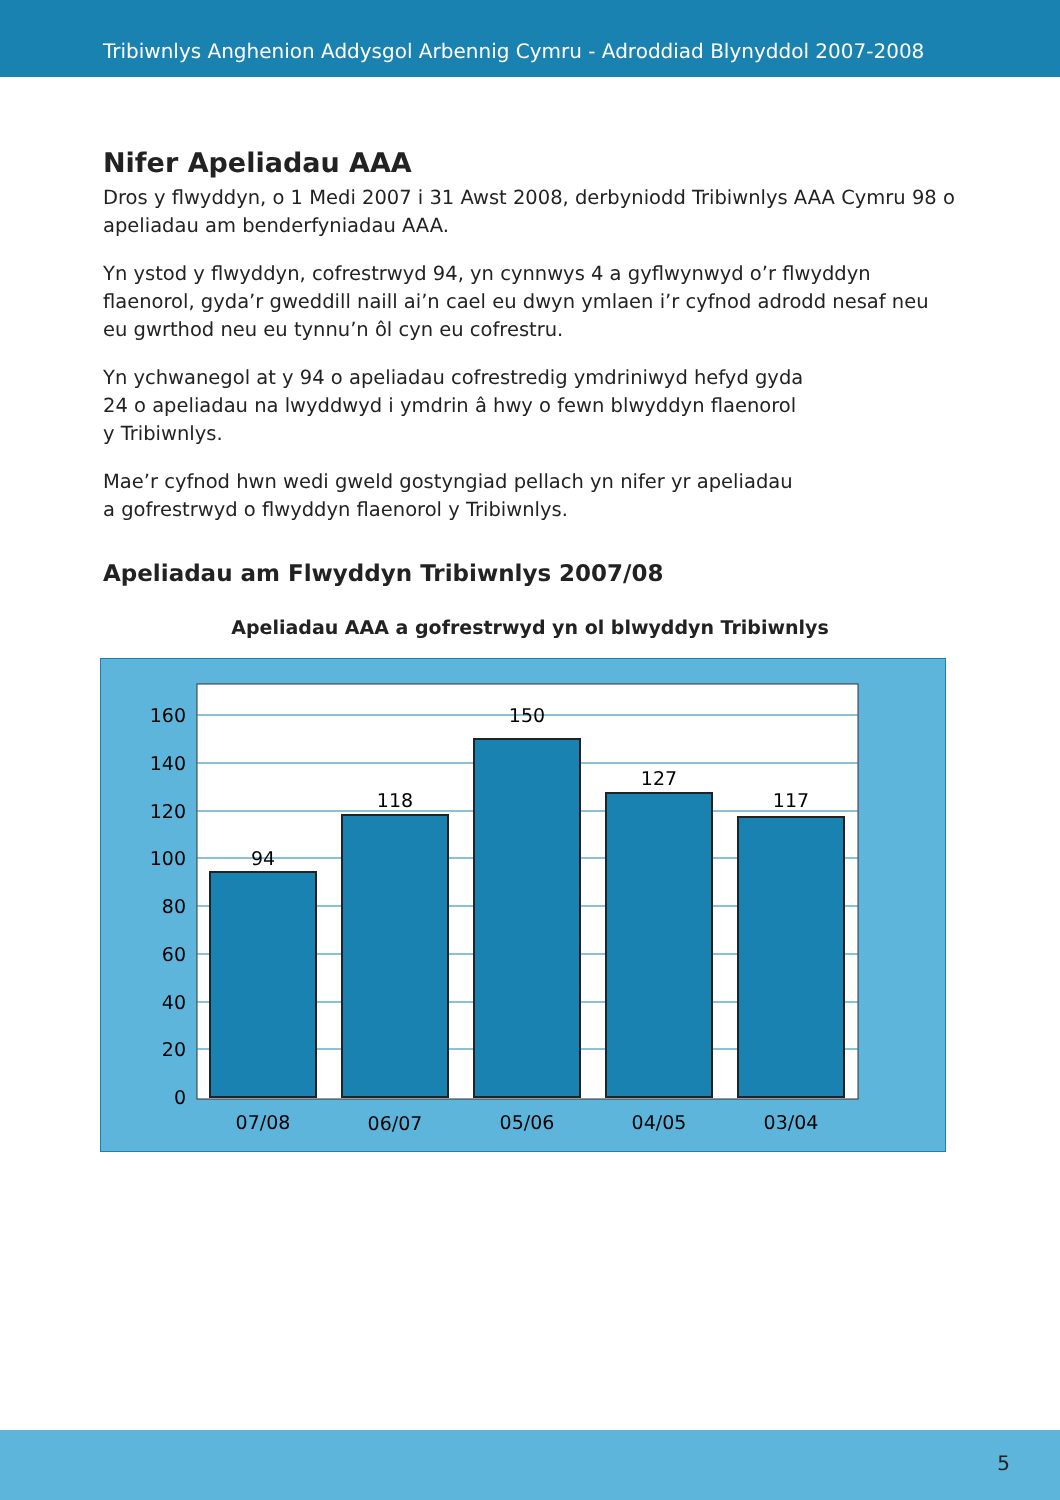Tribiwnlys Anghenion Addysgol Arbennig Cymru - Adroddiad Blynyddol 2007-2008
Nifer Apeliadau AAA
Dros y flwyddyn, o 1 Medi 2007 i 31 Awst 2008, derbyniodd Tribiwnlys AAA Cymru 98 o apeliadau am benderfyniadau AAA.
Yn ystod y flwyddyn, cofrestrwyd 94, yn cynnwys 4 a gyflwynwyd o’r flwyddyn flaenorol, gyda’r gweddill naill ai’n cael eu dwyn ymlaen i’r cyfnod adrodd nesaf neu eu gwrthod neu eu tynnu’n ôl cyn eu cofrestru.
Yn ychwanegol at y 94 o apeliadau cofrestredig ymdriniwyd hefyd gyda
24 o apeliadau na lwyddwyd i ymdrin â hwy o fewn blwyddyn flaenorol
y Tribiwnlys.
Mae’r cyfnod hwn wedi gweld gostyngiad pellach yn nifer yr apeliadau
a gofrestrwyd o flwyddyn flaenorol y Tribiwnlys.
Apeliadau am Flwyddyn Tribiwnlys 2007/08
Apeliadau AAA a gofrestrwyd yn ol blwyddyn Tribiwnlys
160
140
120
100
80
60
40
20
0
94
118
150
127
117
07/08
06/07
05/06
04/05
03/04
5